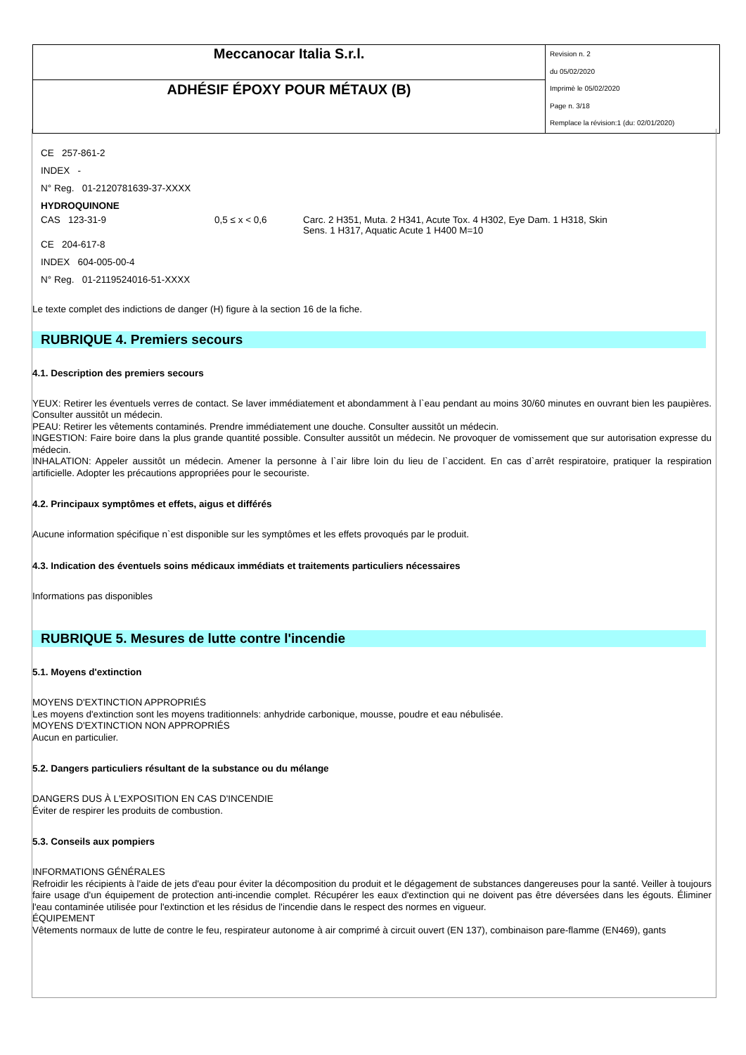| Meccanocar Italia S.r.l. | Revision n. 2 du 05/02/2020 Imprimè le 05/02/2020 Page n. 3/18 Remplace la révision:1 (du: 02/01/2020) |
| ADHÉSIF ÉPOXY POUR MÉTAUX (B) | |
CE 257-861-2
INDEX -
N° Reg. 01-2120781639-37-XXXX
HYDROQUINONE
| CAS 123-31-9 | 0,5 ≤ x < 0,6 | Carc. 2 H351, Muta. 2 H341, Acute Tox. 4 H302, Eye Dam. 1 H318, Skin Sens. 1 H317, Aquatic Acute 1 H400 M=10 |
CE 204-617-8
INDEX 604-005-00-4
N° Reg. 01-2119524016-51-XXXX
Le texte complet des indictions de danger (H) figure à la section 16 de la fiche.
RUBRIQUE 4. Premiers secours
4.1. Description des premiers secours
YEUX: Retirer les éventuels verres de contact. Se laver immédiatement et abondamment à l`eau pendant au moins 30/60 minutes en ouvrant bien les paupières. Consulter aussitôt un médecin.
PEAU: Retirer les vêtements contaminés. Prendre immédiatement une douche. Consulter aussitôt un médecin.
INGESTION: Faire boire dans la plus grande quantité possible. Consulter aussitôt un médecin. Ne provoquer de vomissement que sur autorisation expresse du médecin.
INHALATION: Appeler aussitôt un médecin. Amener la personne à l`air libre loin du lieu de l`accident. En cas d`arrêt respiratoire, pratiquer la respiration artificielle. Adopter les précautions appropriées pour le secouriste.
4.2. Principaux symptômes et effets, aigus et différés
Aucune information spécifique n`est disponible sur les symptômes et les effets provoqués par le produit.
4.3. Indication des éventuels soins médicaux immédiats et traitements particuliers nécessaires
Informations pas disponibles
RUBRIQUE 5. Mesures de lutte contre l'incendie
5.1. Moyens d'extinction
MOYENS D'EXTINCTION APPROPRIÉS
Les moyens d'extinction sont les moyens traditionnels: anhydride carbonique, mousse, poudre et eau nébulisée.
MOYENS D'EXTINCTION NON APPROPRIÉS
Aucun en particulier.
5.2. Dangers particuliers résultant de la substance ou du mélange
DANGERS DUS À L'EXPOSITION EN CAS D'INCENDIE
Éviter de respirer les produits de combustion.
5.3. Conseils aux pompiers
INFORMATIONS GÉNÉRALES
Refroidir les récipients à l'aide de jets d'eau pour éviter la décomposition du produit et le dégagement de substances dangereuses pour la santé. Veiller à toujours faire usage d'un équipement de protection anti-incendie complet. Récupérer les eaux d'extinction qui ne doivent pas être déversées dans les égouts. Éliminer l'eau contaminée utilisée pour l'extinction et les résidus de l'incendie dans le respect des normes en vigueur.
ÉQUIPEMENT
Vêtements normaux de lutte de contre le feu, respirateur autonome à air comprimé à circuit ouvert (EN 137), combinaison pare-flamme (EN469), gants